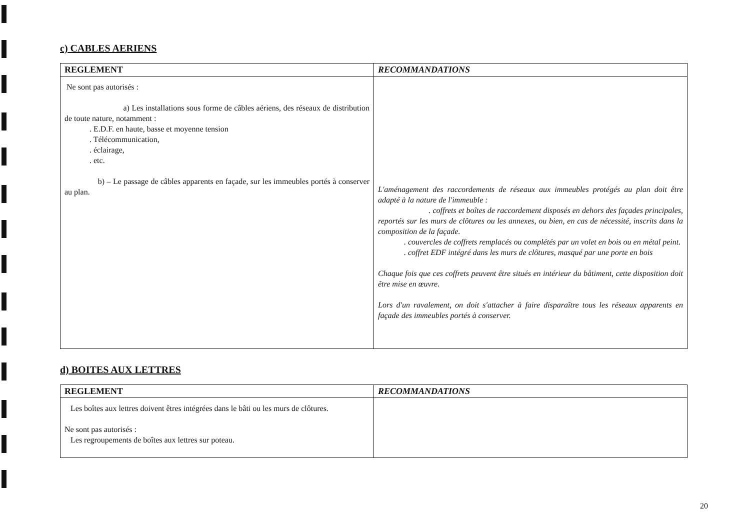c) CABLES AERIENS
| REGLEMENT | RECOMMANDATIONS |
| --- | --- |
| Ne sont pas autorisés : a) Les installations sous forme de câbles aériens, des réseaux de distribution de toute nature, notamment : . E.D.F. en haute, basse et moyenne tension . Télécommunication, . éclairage, . etc. b) – Le passage de câbles apparents en façade, sur les immeubles portés à conserver au plan. | L'aménagement des raccordements de réseaux aux immeubles protégés au plan doit être adapté à la nature de l'immeuble : . coffrets et boîtes de raccordement disposés en dehors des façades principales, reportés sur les murs de clôtures ou les annexes, ou bien, en cas de nécessité, inscrits dans la composition de la façade. . couvercles de coffrets remplacés ou complétés par un volet en bois ou en métal peint. . coffret EDF intégré dans les murs de clôtures, masqué par une porte en bois Chaque fois que ces coffrets peuvent être situés en intérieur du bâtiment, cette disposition doit être mise en œuvre. Lors d'un ravalement, on doit s'attacher à faire disparaître tous les réseaux apparents en façade des immeubles portés à conserver. |
d) BOITES AUX LETTRES
| REGLEMENT | RECOMMANDATIONS |
| --- | --- |
| Les boîtes aux lettres doivent êtres intégrées dans le bâti ou les murs de clôtures. Ne sont pas autorisés : Les regroupements de boîtes aux lettres sur poteau. | |
20